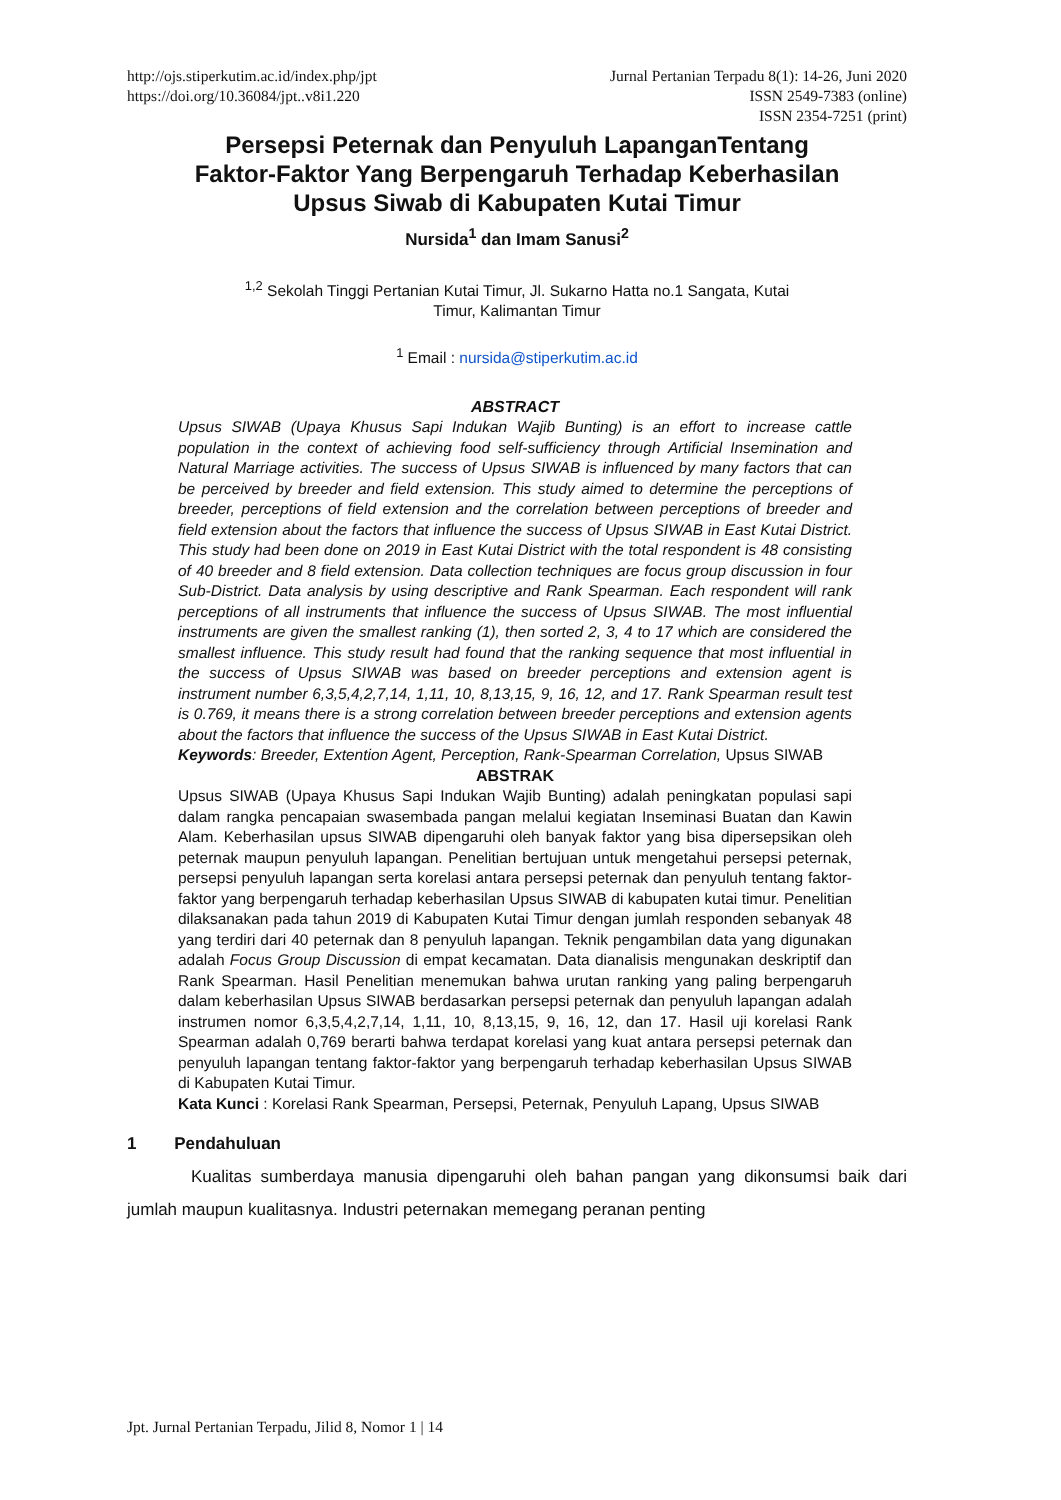http://ojs.stiperkutim.ac.id/index.php/jpt
https://doi.org/10.36084/jpt..v8i1.220
Jurnal Pertanian Terpadu 8(1): 14-26, Juni 2020
ISSN 2549-7383 (online)
ISSN 2354-7251 (print)
Persepsi Peternak dan Penyuluh LapanganTentang
Faktor-Faktor Yang Berpengaruh Terhadap Keberhasilan
Upsus Siwab di Kabupaten Kutai Timur
Nursida<sup>1</sup> dan Imam Sanusi<sup>2</sup>
<sup>1,2</sup> Sekolah Tinggi Pertanian Kutai Timur, Jl. Sukarno Hatta no.1 Sangata, Kutai
Timur, Kalimantan Timur
<sup>1</sup> Email : nursida@stiperkutim.ac.id
ABSTRACT
Upsus SIWAB (Upaya Khusus Sapi Indukan Wajib Bunting) is an effort to increase cattle population in the context of achieving food self-sufficiency through Artificial Insemination and Natural Marriage activities. The success of Upsus SIWAB is influenced by many factors that can be perceived by breeder and field extension. This study aimed to determine the perceptions of breeder, perceptions of field extension and the correlation between perceptions of breeder and field extension about the factors that influence the success of Upsus SIWAB in East Kutai District. This study had been done on 2019 in East Kutai District with the total respondent is 48 consisting of 40 breeder and 8 field extension. Data collection techniques are focus group discussion in four Sub-District. Data analysis by using descriptive and Rank Spearman. Each respondent will rank perceptions of all instruments that influence the success of Upsus SIWAB. The most influential instruments are given the smallest ranking (1), then sorted 2, 3, 4 to 17 which are considered the smallest influence. This study result had found that the ranking sequence that most influential in the success of Upsus SIWAB was based on breeder perceptions and extension agent is instrument number 6,3,5,4,2,7,14, 1,11, 10, 8,13,15, 9, 16, 12, and 17. Rank Spearman result test is 0.769, it means there is a strong correlation between breeder perceptions and extension agents about the factors that influence the success of the Upsus SIWAB in East Kutai District.
Keywords: Breeder, Extention Agent, Perception, Rank-Spearman Correlation, Upsus SIWAB
ABSTRAK
Upsus SIWAB (Upaya Khusus Sapi Indukan Wajib Bunting) adalah peningkatan populasi sapi dalam rangka pencapaian swasembada pangan melalui kegiatan Inseminasi Buatan dan Kawin Alam. Keberhasilan upsus SIWAB dipengaruhi oleh banyak faktor yang bisa dipersepsikan oleh peternak maupun penyuluh lapangan. Penelitian bertujuan untuk mengetahui persepsi peternak, persepsi penyuluh lapangan serta korelasi antara persepsi peternak dan penyuluh tentang faktor-faktor yang berpengaruh terhadap keberhasilan Upsus SIWAB di kabupaten kutai timur. Penelitian dilaksanakan pada tahun 2019 di Kabupaten Kutai Timur dengan jumlah responden sebanyak 48 yang terdiri dari 40 peternak dan 8 penyuluh lapangan. Teknik pengambilan data yang digunakan adalah Focus Group Discussion di empat kecamatan. Data dianalisis mengunakan deskriptif dan Rank Spearman. Hasil Penelitian menemukan bahwa urutan ranking yang paling berpengaruh dalam keberhasilan Upsus SIWAB berdasarkan persepsi peternak dan penyuluh lapangan adalah instrumen nomor 6,3,5,4,2,7,14, 1,11, 10, 8,13,15, 9, 16, 12, dan 17. Hasil uji korelasi Rank Spearman adalah 0,769 berarti bahwa terdapat korelasi yang kuat antara persepsi peternak dan penyuluh lapangan tentang faktor-faktor yang berpengaruh terhadap keberhasilan Upsus SIWAB di Kabupaten Kutai Timur.
Kata Kunci : Korelasi Rank Spearman, Persepsi, Peternak, Penyuluh Lapang, Upsus SIWAB
1 Pendahuluan
Kualitas sumberdaya manusia dipengaruhi oleh bahan pangan yang dikonsumsi baik dari jumlah maupun kualitasnya. Industri peternakan memegang peranan penting
Jpt. Jurnal Pertanian Terpadu, Jilid 8, Nomor 1 | 14